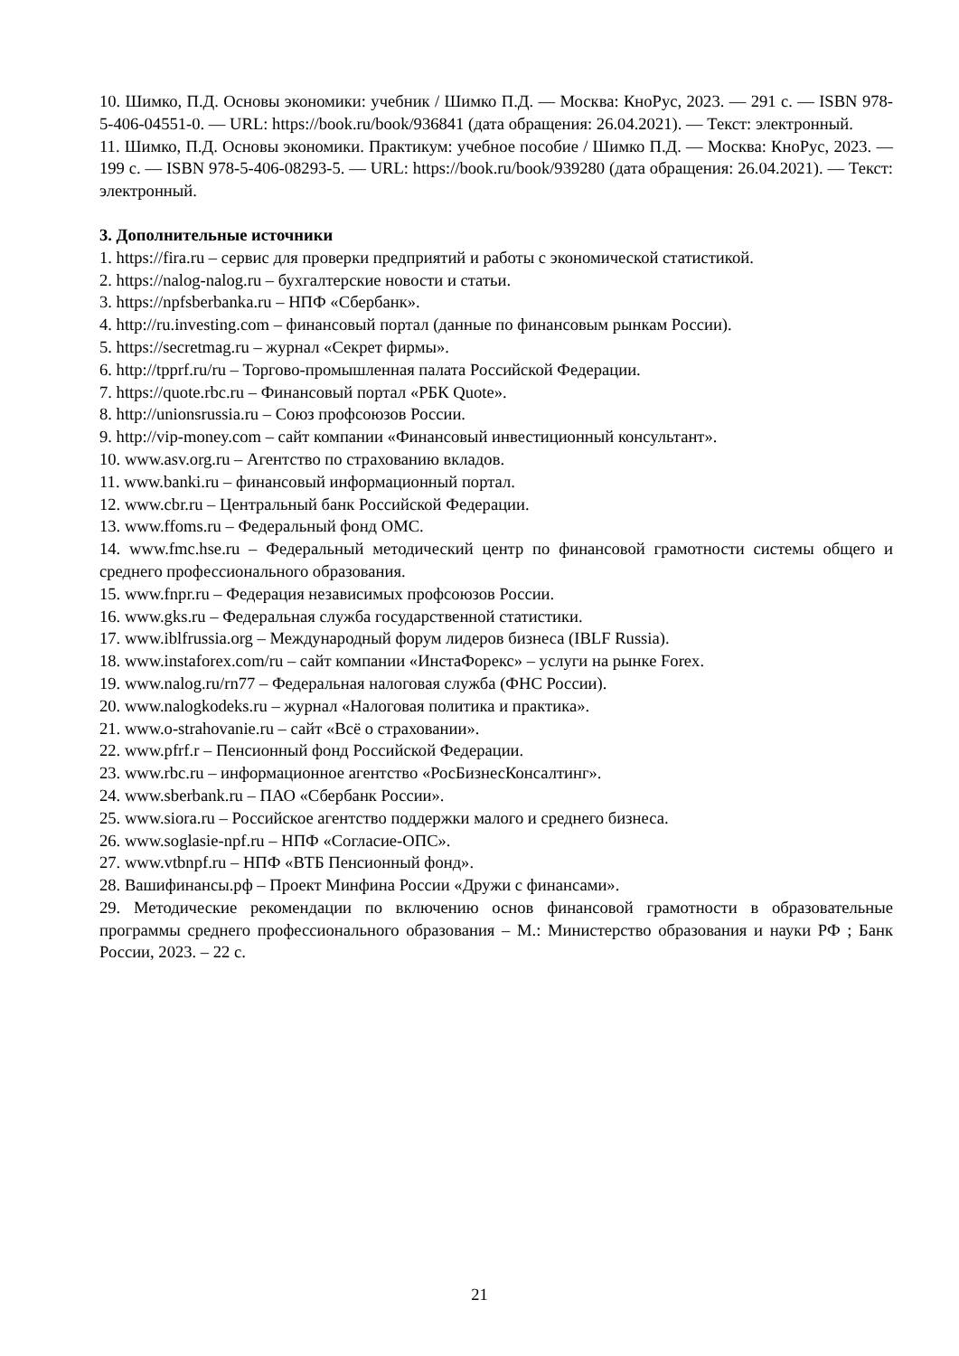10. Шимко, П.Д. Основы экономики: учебник / Шимко П.Д. — Москва: КноРус, 2023. — 291 с. — ISBN 978-5-406-04551-0. — URL: https://book.ru/book/936841 (дата обращения: 26.04.2021). — Текст: электронный.
11. Шимко, П.Д. Основы экономики. Практикум: учебное пособие / Шимко П.Д. — Москва: КноРус, 2023. — 199 с. — ISBN 978-5-406-08293-5. — URL: https://book.ru/book/939280 (дата обращения: 26.04.2021). — Текст: электронный.
3. Дополнительные источники
1. https://fira.ru – сервис для проверки предприятий и работы с экономической статистикой.
2. https://nalog-nalog.ru – бухгалтерские новости и статьи.
3. https://npfsberbanka.ru – НПФ «Сбербанк».
4. http://ru.investing.com – финансовый портал (данные по финансовым рынкам России).
5. https://secretmag.ru – журнал «Секрет фирмы».
6. http://tpprf.ru/ru – Торгово-промышленная палата Российской Федерации.
7. https://quote.rbc.ru – Финансовый портал «РБК Quote».
8. http://unionsrussia.ru – Союз профсоюзов России.
9. http://vip-money.com – сайт компании «Финансовый инвестиционный консультант».
10. www.asv.org.ru – Агентство по страхованию вкладов.
11. www.banki.ru – финансовый информационный портал.
12. www.cbr.ru – Центральный банк Российской Федерации.
13. www.ffoms.ru – Федеральный фонд ОМС.
14. www.fmc.hse.ru – Федеральный методический центр по финансовой грамотности системы общего и среднего профессионального образования.
15. www.fnpr.ru – Федерация независимых профсоюзов России.
16. www.gks.ru – Федеральная служба государственной статистики.
17. www.iblfrussia.org – Международный форум лидеров бизнеса (IBLF Russia).
18. www.instaforex.com/ru – сайт компании «ИнстаФорекс» – услуги на рынке Forex.
19. www.nalog.ru/rn77 – Федеральная налоговая служба (ФНС России).
20. www.nalogkodeks.ru – журнал «Налоговая политика и практика».
21. www.o-strahovanie.ru – сайт «Всё о страховании».
22. www.pfrf.r – Пенсионный фонд Российской Федерации.
23. www.rbc.ru – информационное агентство «РосБизнесКонсалтинг».
24. www.sberbank.ru – ПАО «Сбербанк России».
25. www.siora.ru – Российское агентство поддержки малого и среднего бизнеса.
26. www.soglasie-npf.ru – НПФ «Согласие-ОПС».
27. www.vtbnpf.ru – НПФ «ВТБ Пенсионный фонд».
28. Вашифинансы.рф – Проект Минфина России «Дружи с финансами».
29. Методические рекомендации по включению основ финансовой грамотности в образовательные программы среднего профессионального образования – М.: Министерство образования и науки РФ ; Банк России, 2023. – 22 с.
21